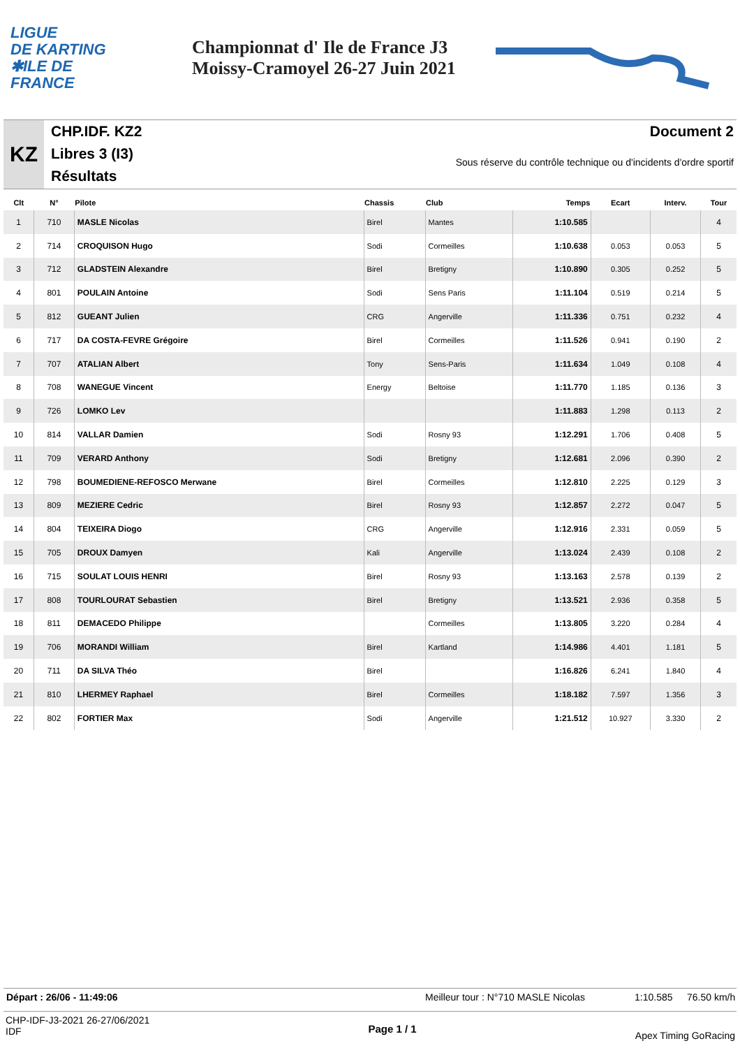LIGUE
DE KARTING
✱ILE DE
FRANCE
Championnat d' Ile de France J3
Moissy-Cramoyel 26-27 Juin 2021
KZ
CHP.IDF. KZ2
Libres 3 (I3)
Résultats
Document 2
Sous réserve du contrôle technique ou d'incidents d'ordre sportif
| Clt | N° | Pilote | Chassis | Club | Temps | Ecart | Interv. | Tour |
| --- | --- | --- | --- | --- | --- | --- | --- | --- |
| 1 | 710 | MASLE Nicolas | Birel | Mantes | 1:10.585 | | | 4 |
| 2 | 714 | CROQUISON Hugo | Sodi | Cormeilles | 1:10.638 | 0.053 | 0.053 | 5 |
| 3 | 712 | GLADSTEIN Alexandre | Birel | Bretigny | 1:10.890 | 0.305 | 0.252 | 5 |
| 4 | 801 | POULAIN Antoine | Sodi | Sens Paris | 1:11.104 | 0.519 | 0.214 | 5 |
| 5 | 812 | GUEANT Julien | CRG | Angerville | 1:11.336 | 0.751 | 0.232 | 4 |
| 6 | 717 | DA COSTA-FEVRE Grégoire | Birel | Cormeilles | 1:11.526 | 0.941 | 0.190 | 2 |
| 7 | 707 | ATALIAN Albert | Tony | Sens-Paris | 1:11.634 | 1.049 | 0.108 | 4 |
| 8 | 708 | WANEGUE Vincent | Energy | Beltoise | 1:11.770 | 1.185 | 0.136 | 3 |
| 9 | 726 | LOMKO Lev | | | 1:11.883 | 1.298 | 0.113 | 2 |
| 10 | 814 | VALLAR Damien | Sodi | Rosny 93 | 1:12.291 | 1.706 | 0.408 | 5 |
| 11 | 709 | VERARD Anthony | Sodi | Bretigny | 1:12.681 | 2.096 | 0.390 | 2 |
| 12 | 798 | BOUMEDIENE-REFOSCO Merwane | Birel | Cormeilles | 1:12.810 | 2.225 | 0.129 | 3 |
| 13 | 809 | MEZIERE Cedric | Birel | Rosny 93 | 1:12.857 | 2.272 | 0.047 | 5 |
| 14 | 804 | TEIXEIRA Diogo | CRG | Angerville | 1:12.916 | 2.331 | 0.059 | 5 |
| 15 | 705 | DROUX Damyen | Kali | Angerville | 1:13.024 | 2.439 | 0.108 | 2 |
| 16 | 715 | SOULAT LOUIS HENRI | Birel | Rosny 93 | 1:13.163 | 2.578 | 0.139 | 2 |
| 17 | 808 | TOURLOURAT Sebastien | Birel | Bretigny | 1:13.521 | 2.936 | 0.358 | 5 |
| 18 | 811 | DEMACEDO Philippe | | Cormeilles | 1:13.805 | 3.220 | 0.284 | 4 |
| 19 | 706 | MORANDI William | Birel | Kartland | 1:14.986 | 4.401 | 1.181 | 5 |
| 20 | 711 | DA SILVA Théo | Birel | | 1:16.826 | 6.241 | 1.840 | 4 |
| 21 | 810 | LHERMEY Raphael | Birel | Cormeilles | 1:18.182 | 7.597 | 1.356 | 3 |
| 22 | 802 | FORTIER Max | Sodi | Angerville | 1:21.512 | 10.927 | 3.330 | 2 |
Départ : 26/06 - 11:49:06 Meilleur tour : N°710 MASLE Nicolas 1:10.585 76.50 km/h
CHP-IDF-J3-2021 26-27/06/2021
IDF Page 1 / 1 Apex Timing GoRacing